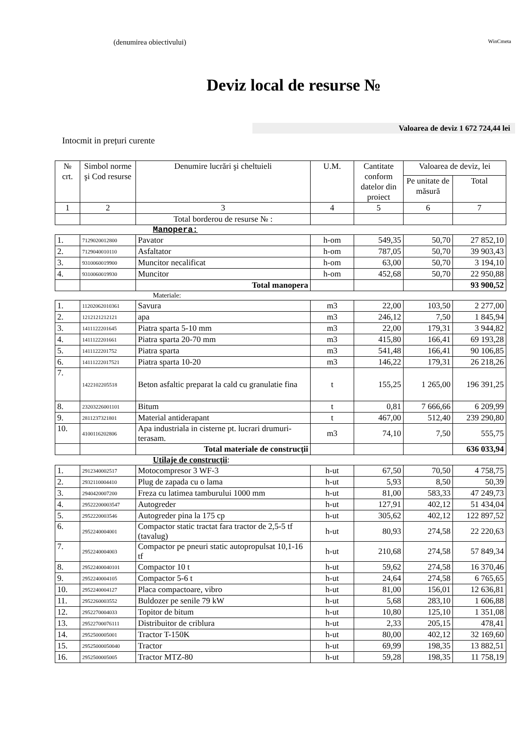(denumirea obiectivului) WinCmeta
Deviz local de resurse №
Valoarea de deviz 1 672 724,44 lei
Intocmit in prețuri curente
| № crt. | Simbol norme şi Cod resurse | Denumire lucrări şi cheltuieli | U.M. | Cantitate conform datelor din proiect | Valoarea de deviz, lei | |
| --- | --- | --- | --- | --- | --- | --- |
| | | | | | Pe unitate de măsură | Total |
| 1 | 2 | 3 | 4 | 5 | 6 | 7 |
| | | Total borderou de resurse № : | | | | |
| Manopera: | | | | | | |
| 1. | 7129020012800 | Pavator | h-om | 549,35 | 50,70 | 27 852,10 |
| 2. | 7129040010110 | Asfaltator | h-om | 787,05 | 50,70 | 39 903,43 |
| 3. | 9310060019900 | Muncitor necalificat | h-om | 63,00 | 50,70 | 3 194,10 |
| 4. | 9310060019930 | Muncitor | h-om | 452,68 | 50,70 | 22 950,88 |
| | | Total manopera | | | | 93 900,52 |
| Materiale: | | | | | | |
| 1. | 11202062010361 | Savura | m3 | 22,00 | 103,50 | 2 277,00 |
| 2. | 1212121212121 | apa | m3 | 246,12 | 7,50 | 1 845,94 |
| 3. | 1411122201645 | Piatra sparta 5-10 mm | m3 | 22,00 | 179,31 | 3 944,82 |
| 4. | 1411122201661 | Piatra sparta 20-70 mm | m3 | 415,80 | 166,41 | 69 193,28 |
| 5. | 1411122201752 | Piatra sparta | m3 | 541,48 | 166,41 | 90 106,85 |
| 6. | 14111222017521 | Piatra sparta 10-20 | m3 | 146,22 | 179,31 | 26 218,26 |
| 7. | 1422102205518 | Beton asfaltic preparat la cald cu granulatie fina | t | 155,25 | 1 265,00 | 196 391,25 |
| 8. | 23203226001101 | Bitum | t | 0,81 | 7 666,66 | 6 209,99 |
| 9. | 2811237321801 | Material antiderapant | t | 467,00 | 512,40 | 239 290,80 |
| 10. | 4100116202806 | Apa industriala in cisterne pt. lucrari drumuri-terasam. | m3 | 74,10 | 7,50 | 555,75 |
| | | Total materiale de construcții | | | | 636 033,94 |
| Utilaje de construcții : | | | | | | |
| 1. | 2912340002517 | Motocompresor 3 WF-3 | h-ut | 67,50 | 70,50 | 4 758,75 |
| 2. | 2932110004410 | Plug de zapada cu o lama | h-ut | 5,93 | 8,50 | 50,39 |
| 3. | 2940420007200 | Freza cu latimea tamburului 1000 mm | h-ut | 81,00 | 583,33 | 47 249,73 |
| 4. | 29522200003547 | Autogreder | h-ut | 127,91 | 402,12 | 51 434,04 |
| 5. | 2952220003546 | Autogreder pina la 175 cp | h-ut | 305,62 | 402,12 | 122 897,52 |
| 6. | 2952240004001 | Compactor static tractat fara tractor de 2,5-5 tf (tavalug) | h-ut | 80,93 | 274,58 | 22 220,63 |
| 7. | 2952240004003 | Compactor pe pneuri static autopropulsat 10,1-16 tf | h-ut | 210,68 | 274,58 | 57 849,34 |
| 8. | 29522400040101 | Compactor 10 t | h-ut | 59,62 | 274,58 | 16 370,46 |
| 9. | 2952240004105 | Compactor 5-6 t | h-ut | 24,64 | 274,58 | 6 765,65 |
| 10. | 2952240004127 | Placa compactoare, vibro | h-ut | 81,00 | 156,01 | 12 636,81 |
| 11. | 2952260003552 | Buldozer pe senile 79 kW | h-ut | 5,68 | 283,10 | 1 606,88 |
| 12. | 2952270004033 | Topitor de bitum | h-ut | 10,80 | 125,10 | 1 351,08 |
| 13. | 29522700076111 | Distribuitor de criblura | h-ut | 2,33 | 205,15 | 478,41 |
| 14. | 2952500005001 | Tractor T-150K | h-ut | 80,00 | 402,12 | 32 169,60 |
| 15. | 29525000050040 | Tractor | h-ut | 69,99 | 198,35 | 13 882,51 |
| 16. | 2952500005005 | Tractor MTZ-80 | h-ut | 59,28 | 198,35 | 11 758,19 |